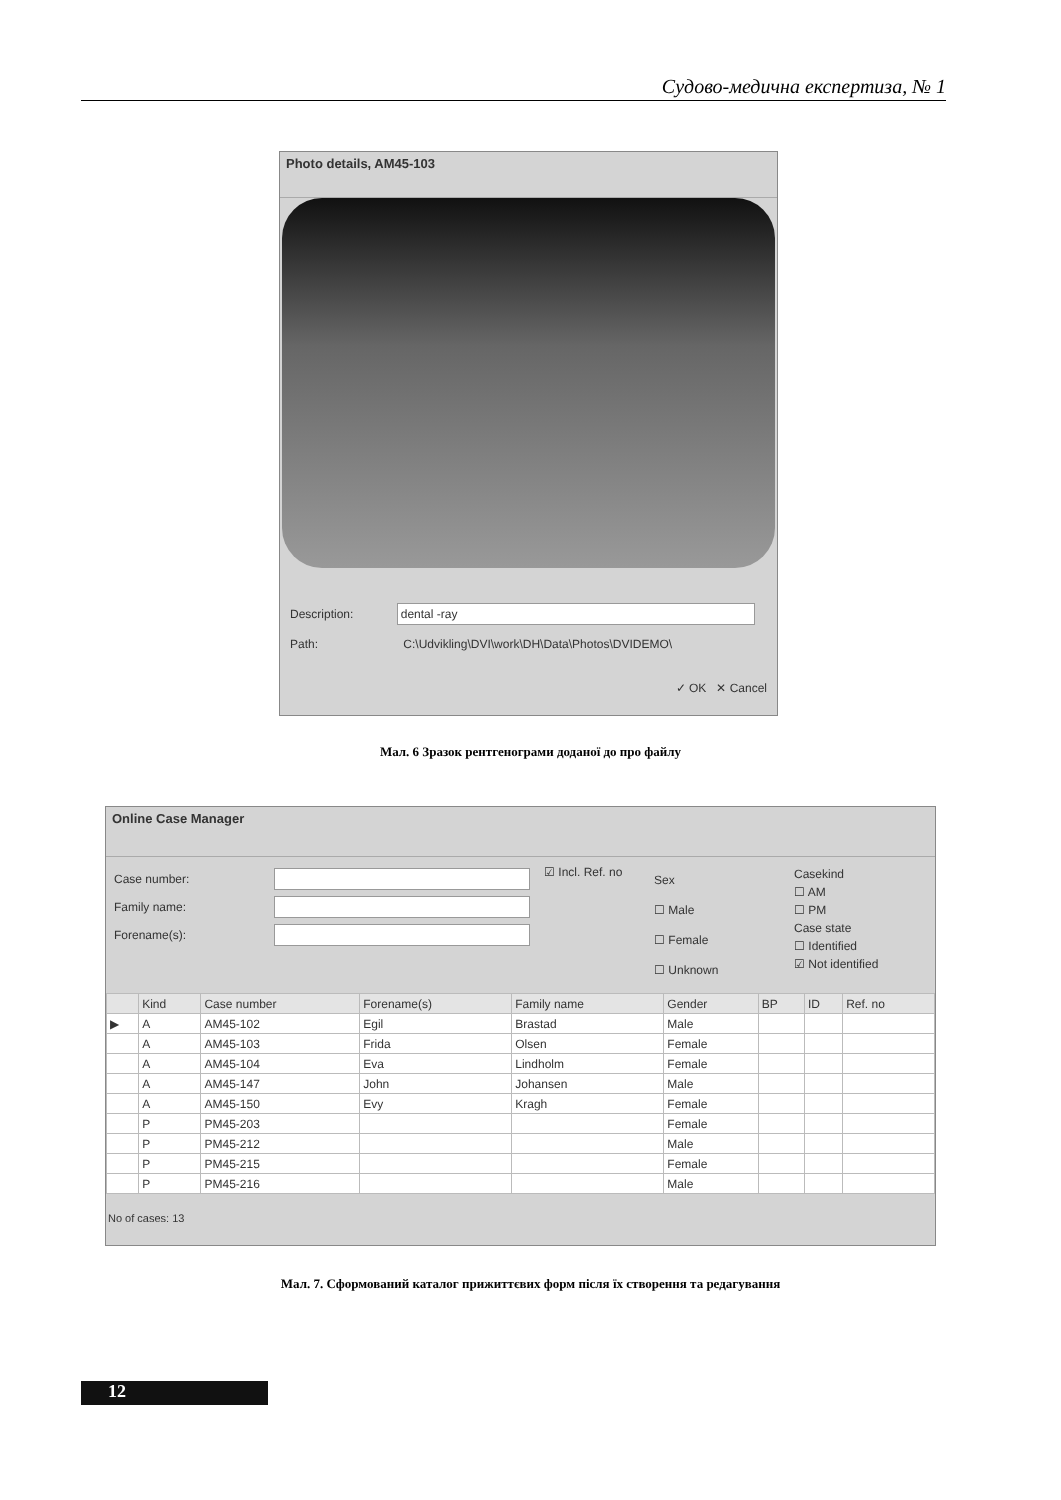Судово-медична експертиза, № 1
Photo details, AM45-103
Description: dental -ray
Path: C:\Udvikling\DVI\work\DH\Data\Photos\DVIDEMO\
✓ OK ✕ Cancel
Мал. 6 Зразок рентгенограми доданої до про файлу
Online Case Manager
Case number:
Family name:
Forename(s):
☑ Incl. Ref. no
Sex
☐ Male
☐ Female
☐ Unknown
Casekind
☐ AM
☐ PM
Case state
☐ Identified
☑ Not identified
| | Kind | Case number | Forename(s) | Family name | Gender | BP | ID | Ref. no |
| --- | --- | --- | --- | --- | --- | --- | --- | --- |
| ▶ | A | AM45-102 | Egil | Brastad | Male | | | |
| | A | AM45-103 | Frida | Olsen | Female | | | |
| | A | AM45-104 | Eva | Lindholm | Female | | | |
| | A | AM45-147 | John | Johansen | Male | | | |
| | A | AM45-150 | Evy | Kragh | Female | | | |
| | P | PM45-203 | | | Female | | | |
| | P | PM45-212 | | | Male | | | |
| | P | PM45-215 | | | Female | | | |
| | P | PM45-216 | | | Male | | | |
No of cases: 13
Мал. 7. Сформований каталог прижиттєвих форм після їх створення та редагування
12